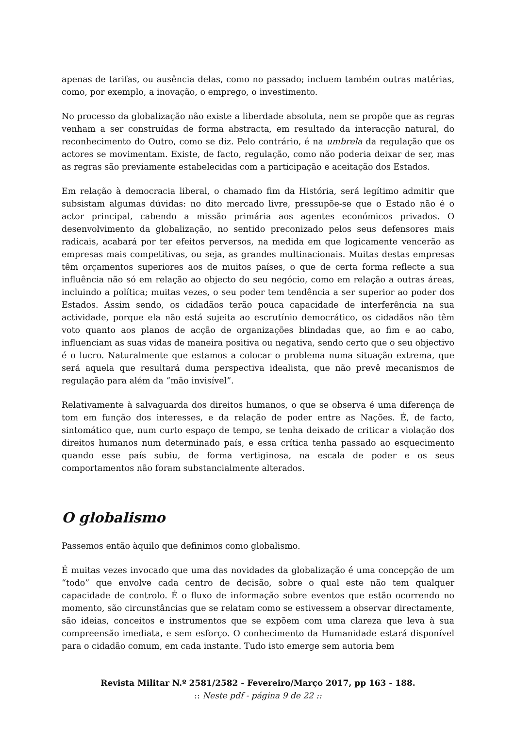apenas de tarifas, ou ausência delas, como no passado; incluem também outras matérias, como, por exemplo, a inovação, o emprego, o investimento.
No processo da globalização não existe a liberdade absoluta, nem se propõe que as regras venham a ser construídas de forma abstracta, em resultado da interacção natural, do reconhecimento do Outro, como se diz. Pelo contrário, é na umbrela da regulação que os actores se movimentam. Existe, de facto, regulação, como não poderia deixar de ser, mas as regras são previamente estabelecidas com a participação e aceitação dos Estados.
Em relação à democracia liberal, o chamado fim da História, será legítimo admitir que subsistam algumas dúvidas: no dito mercado livre, pressupõe-se que o Estado não é o actor principal, cabendo a missão primária aos agentes económicos privados. O desenvolvimento da globalização, no sentido preconizado pelos seus defensores mais radicais, acabará por ter efeitos perversos, na medida em que logicamente vencerão as empresas mais competitivas, ou seja, as grandes multinacionais. Muitas destas empresas têm orçamentos superiores aos de muitos países, o que de certa forma reflecte a sua influência não só em relação ao objecto do seu negócio, como em relação a outras áreas, incluindo a política; muitas vezes, o seu poder tem tendência a ser superior ao poder dos Estados. Assim sendo, os cidadãos terão pouca capacidade de interferência na sua actividade, porque ela não está sujeita ao escrutínio democrático, os cidadãos não têm voto quanto aos planos de acção de organizações blindadas que, ao fim e ao cabo, influenciam as suas vidas de maneira positiva ou negativa, sendo certo que o seu objectivo é o lucro. Naturalmente que estamos a colocar o problema numa situação extrema, que será aquela que resultará duma perspectiva idealista, que não prevê mecanismos de regulação para além da “mão invisível”.
Relativamente à salvaguarda dos direitos humanos, o que se observa é uma diferença de tom em função dos interesses, e da relação de poder entre as Nações. É, de facto, sintomático que, num curto espaço de tempo, se tenha deixado de criticar a violação dos direitos humanos num determinado país, e essa crítica tenha passado ao esquecimento quando esse país subiu, de forma vertiginosa, na escala de poder e os seus comportamentos não foram substancialmente alterados.
O globalismo
Passemos então àquilo que definimos como globalismo.
É muitas vezes invocado que uma das novidades da globalização é uma concepção de um “todo” que envolve cada centro de decisão, sobre o qual este não tem qualquer capacidade de controlo. É o fluxo de informação sobre eventos que estão ocorrendo no momento, são circunstâncias que se relatam como se estivessem a observar directamente, são ideias, conceitos e instrumentos que se expõem com uma clareza que leva à sua compreensão imediata, e sem esforço. O conhecimento da Humanidade estará disponível para o cidadão comum, em cada instante. Tudo isto emerge sem autoria bem
Revista Militar N.º 2581/2582 - Fevereiro/Março 2017, pp 163 - 188.
:: Neste pdf - página 9 de 22 ::